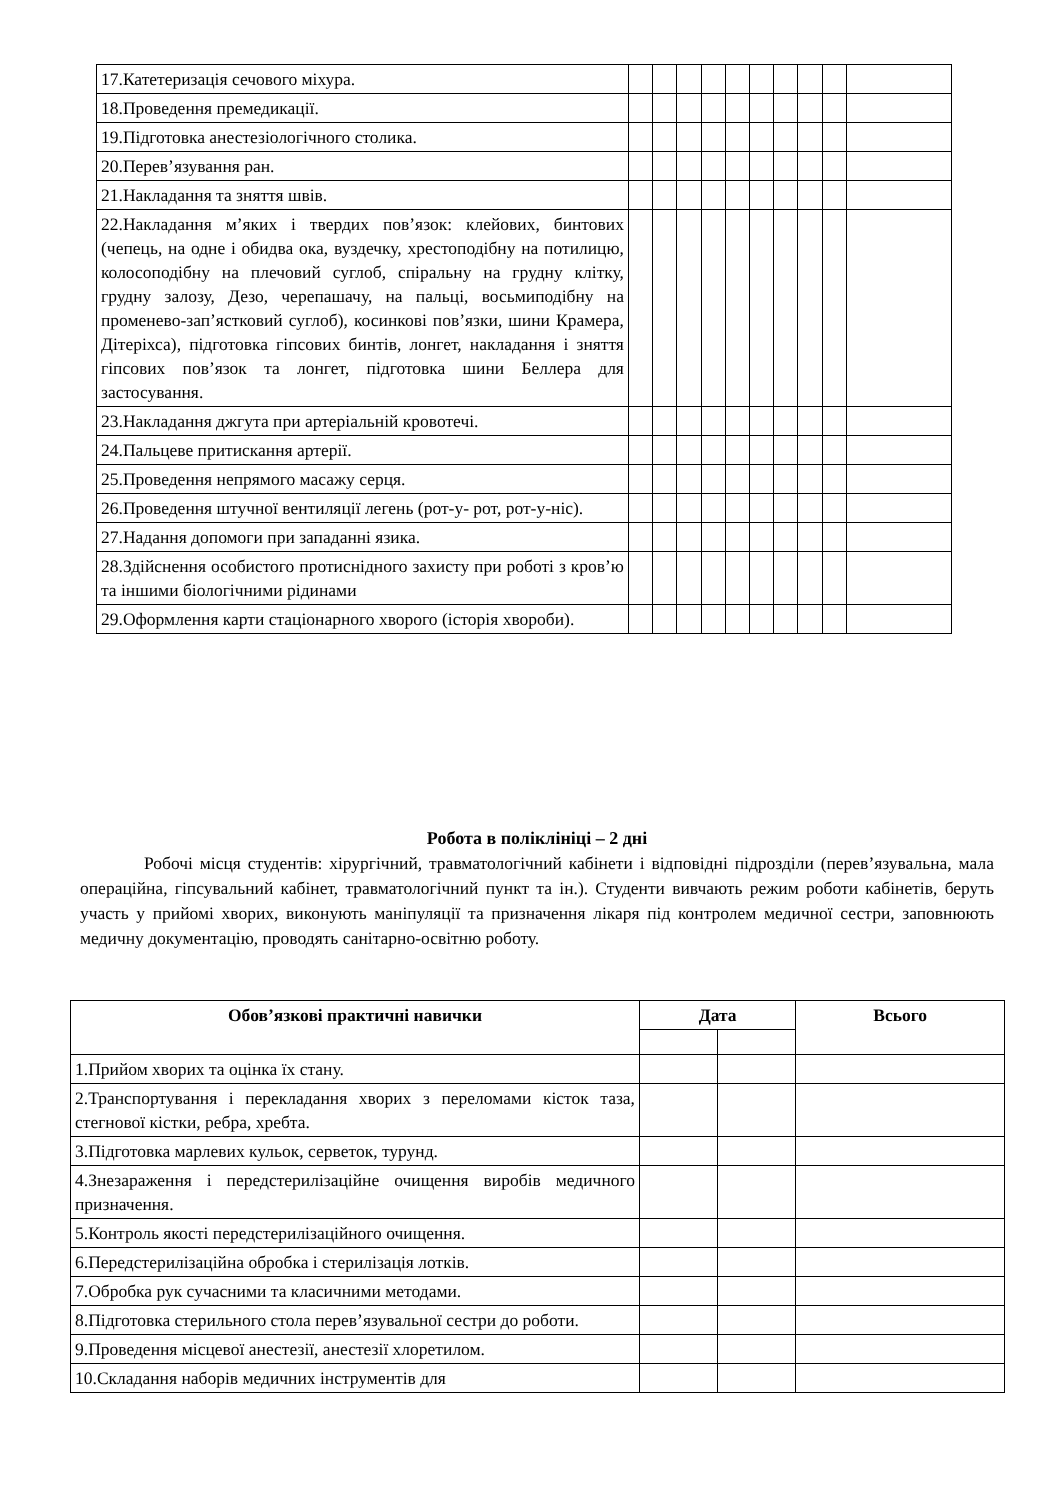| 17.Катетеризація сечового міхура. | | | | | | | | | | |
| 18.Проведення премедикації. | | | | | | | | | | |
| 19.Підготовка анестезіологічного столика. | | | | | | | | | | |
| 20.Перев’язування ран. | | | | | | | | | | |
| 21.Накладання та зняття швів. | | | | | | | | | | |
| 22.Накладання м’яких і твердих пов’язок: клейових, бинтових (чепець, на одне і обидва ока, вуздечку, хрестоподібну на потилицю, колосоподібну на плечовий суглоб, спіральну на грудну клітку, грудну залозу, Дезо, черепашачу, на пальці, восьмиподібну на променево-зап’ястковий суглоб), косинкові пов’язки, шини Крамера, Дітеріхса), підготовка гіпсових бинтів, лонгет, накладання і зняття гіпсових пов’язок та лонгет, підготовка шини Беллера для застосування. | | | | | | | | | | |
| 23.Накладання джгута при артеріальній кровотечі. | | | | | | | | | | |
| 24.Пальцеве притискання артерії. | | | | | | | | | | |
| 25.Проведення непрямого масажу серця. | | | | | | | | | | |
| 26.Проведення штучної вентиляції легень (рот-у- рот, рот-у-ніс). | | | | | | | | | | |
| 27.Надання допомоги при западанні язика. | | | | | | | | | | |
| 28.Здійснення особистого протиснідного захисту при роботі з кров’ю та іншими біологічними рідинами | | | | | | | | | | |
| 29.Оформлення карти стаціонарного хворого (історія хвороби). | | | | | | | | | | |
Робота в поліклініці – 2 дні
Робочі місця студентів: хірургічний, травматологічний кабінети і відповідні підрозділи (перев’язувальна, мала операційна, гіпсувальний кабінет, травматологічний пункт та ін.). Студенти вивчають режим роботи кабінетів, беруть участь у прийомі хворих, виконують маніпуляції та призначення лікаря під контролем медичної сестри, заповнюють медичну документацію, проводять санітарно-освітню роботу.
| Обов’язкові практичні навички | Дата | | Всього |
| --- | --- | --- | --- |
| 1.Прийом хворих та оцінка їх стану. | | | |
| 2.Транспортування і перекладання хворих з переломами кісток таза, стегнової кістки, ребра, хребта. | | | |
| 3.Підготовка марлевих кульок, серветок, турунд. | | | |
| 4.Знезараження і передстерилізаційне очищення виробів медичного призначення. | | | |
| 5.Контроль якості передстерилізаційного очищення. | | | |
| 6.Передстерилізаційна обробка і стерилізація лотків. | | | |
| 7.Обробка рук сучасними та класичними методами. | | | |
| 8.Підготовка стерильного стола перев’язувальної сестри до роботи. | | | |
| 9.Проведення місцевої анестезії, анестезії хлоретилом. | | | |
| 10.Складання наборів медичних інструментів для | | | |